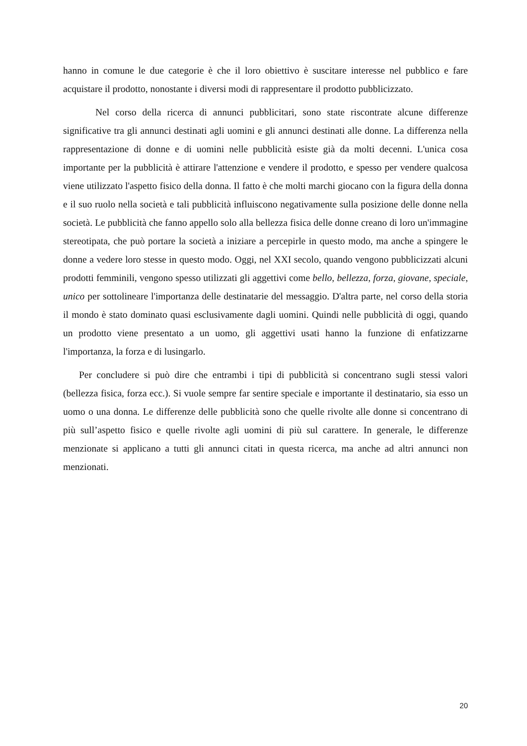hanno in comune le due categorie è che il loro obiettivo è suscitare interesse nel pubblico e fare acquistare il prodotto, nonostante i diversi modi di rappresentare il prodotto pubblicizzato.
Nel corso della ricerca di annunci pubblicitari, sono state riscontrate alcune differenze significative tra gli annunci destinati agli uomini e gli annunci destinati alle donne. La differenza nella rappresentazione di donne e di uomini nelle pubblicità esiste già da molti decenni. L'unica cosa importante per la pubblicità è attirare l'attenzione e vendere il prodotto, e spesso per vendere qualcosa viene utilizzato l'aspetto fisico della donna. Il fatto è che molti marchi giocano con la figura della donna e il suo ruolo nella società e tali pubblicità influiscono negativamente sulla posizione delle donne nella società. Le pubblicità che fanno appello solo alla bellezza fisica delle donne creano di loro un'immagine stereotipata, che può portare la società a iniziare a percepirle in questo modo, ma anche a spingere le donne a vedere loro stesse in questo modo. Oggi, nel XXI secolo, quando vengono pubblicizzati alcuni prodotti femminili, vengono spesso utilizzati gli aggettivi come bello, bellezza, forza, giovane, speciale, unico per sottolineare l'importanza delle destinatarie del messaggio. D'altra parte, nel corso della storia il mondo è stato dominato quasi esclusivamente dagli uomini. Quindi nelle pubblicità di oggi, quando un prodotto viene presentato a un uomo, gli aggettivi usati hanno la funzione di enfatizzarne l'importanza, la forza e di lusingarlo.
Per concludere si può dire che entrambi i tipi di pubblicità si concentrano sugli stessi valori (bellezza fisica, forza ecc.). Si vuole sempre far sentire speciale e importante il destinatario, sia esso un uomo o una donna. Le differenze delle pubblicità sono che quelle rivolte alle donne si concentrano di più sull’aspetto fisico e quelle rivolte agli uomini di più sul carattere. In generale, le differenze menzionate si applicano a tutti gli annunci citati in questa ricerca, ma anche ad altri annunci non menzionati.
20